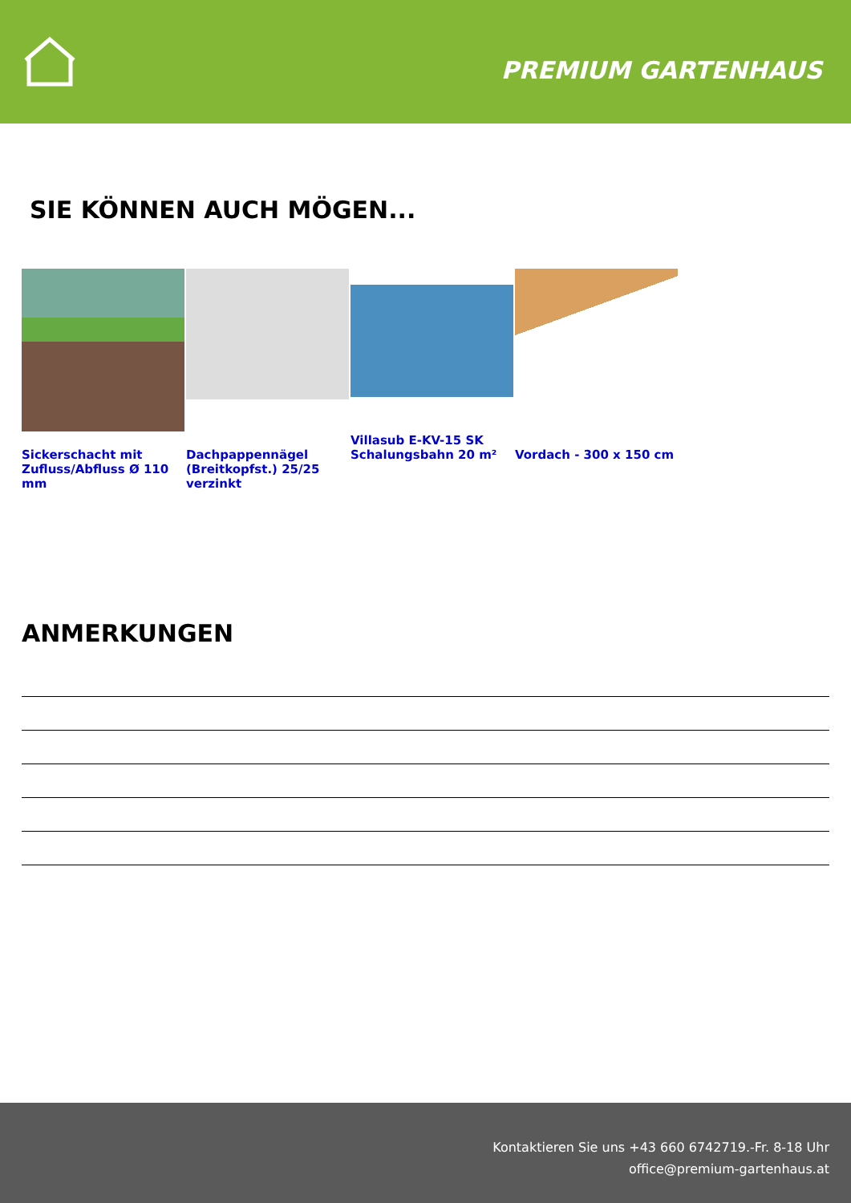PREMIUM GARTENHAUS
SIE KÖNNEN AUCH MÖGEN...
Sickerschacht mit Zufluss/Abfluss Ø 110 mm
Dachpappennägel (Breitkopfst.) 25/25 verzinkt
Villasub E-KV-15 SK Schalungsbahn 20 m²
Vordach - 300 x 150 cm
ANMERKUNGEN
Kontaktieren Sie uns +43 660 6742719.-Fr. 8-18 Uhr
office@premium-gartenhaus.at